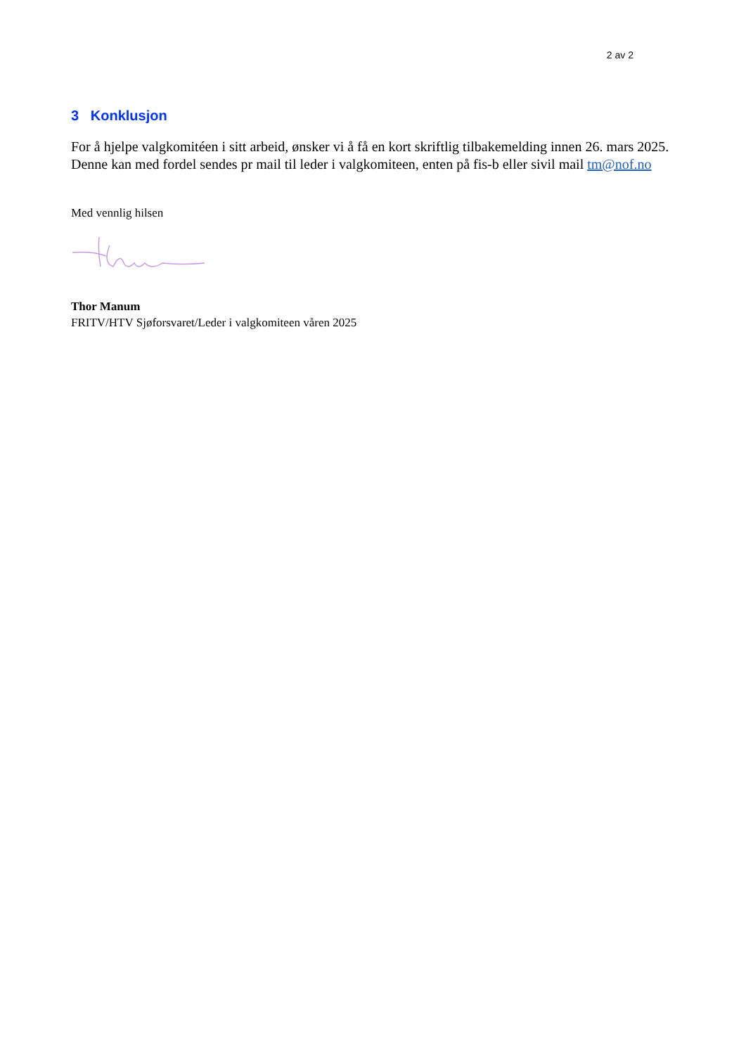2 av 2
3 Konklusjon
For å hjelpe valgkomitéen i sitt arbeid, ønsker vi å få en kort skriftlig tilbakemelding innen 26. mars 2025. Denne kan med fordel sendes pr mail til leder i valgkomiteen, enten på fis-b eller sivil mail tm@nof.no
Med vennlig hilsen
Thor Manum
FRITV/HTV Sjøforsvaret/Leder i valgkomiteen våren 2025